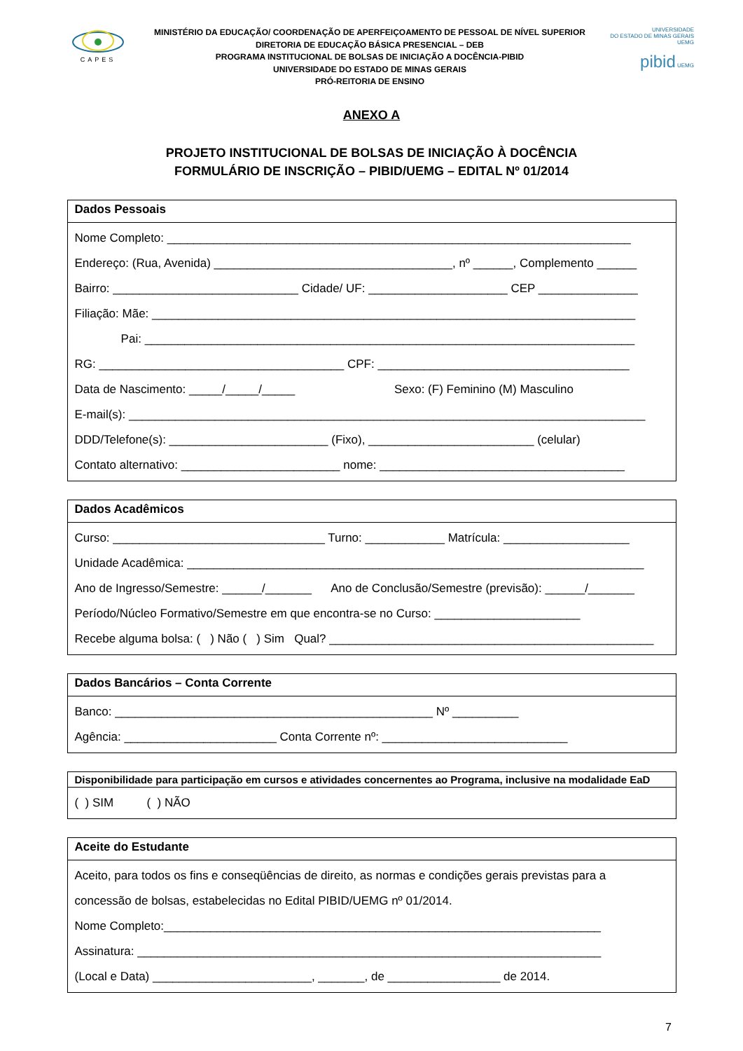CAPES
MINISTÉRIO DA EDUCAÇÃO/ COORDENAÇÃO DE APERFEIÇOAMENTO DE PESSOAL DE NÍVEL SUPERIOR
DIRETORIA DE EDUCAÇÃO BÁSICA PRESENCIAL – DEB
PROGRAMA INSTITUCIONAL DE BOLSAS DE INICIAÇÃO A DOCÊNCIA-PIBID
UNIVERSIDADE DO ESTADO DE MINAS GERAIS
PRÓ-REITORIA DE ENSINO
UNIVERSIDADE
DO ESTADO DE MINAS GERAIS UEMG
pibid UEMG
ANEXO A
PROJETO INSTITUCIONAL DE BOLSAS DE INICIAÇÃO À DOCÊNCIA
FORMULÁRIO DE INSCRIÇÃO – PIBID/UEMG – EDITAL Nº 01/2014
| Dados Pessoais |
| --- |
| Nome Completo: ______________________________________________________________________ Endereço: (Rua, Avenida) ____________________________________, nº ______, Complemento ______ Bairro: ____________________________ Cidade/ UF: _____________________ CEP _______________ Filiação: Mãe: _________________________________________________________________________ Pai: __________________________________________________________________________ RG: _____________________________________ CPF: ______________________________________ Data de Nascimento: _____/_____/_____ Sexo: (F) Feminino (M) Masculino E-mail(s): ______________________________________________________________________________ DDD/Telefone(s): ________________________ (Fixo), _________________________ (celular) Contato alternativo: ________________________ nome: _____________________________________ |
| Dados Acadêmicos |
| --- |
| Curso: ________________________________ Turno: ____________ Matrícula: ___________________ Unidade Acadêmica: _____________________________________________________________________ Ano de Ingresso/Semestre: ______/_______ Ano de Conclusão/Semestre (previsão): ______/_______ Período/Núcleo Formativo/Semestre em que encontra-se no Curso: ______________________ Recebe alguma bolsa: ( ) Não ( ) Sim Qual? _________________________________________________ |
| Dados Bancários – Conta Corrente |
| --- |
| Banco: ________________________________________________ Nº __________ Agência: _______________________ Conta Corrente nº: ____________________________ |
| Disponibilidade para participação em cursos e atividades concernentes ao Programa, inclusive na modalidade EaD |
| --- |
| ( ) SIM ( ) NÃO |
| Aceite do Estudante |
| --- |
| Aceito, para todos os fins e conseqüências de direito, as normas e condições gerais previstas para a concessão de bolsas, estabelecidas no Edital PIBID/UEMG nº 01/2014. Nome Completo:__________________________________________________________________ Assinatura: ______________________________________________________________________ (Local e Data) ________________________, _______, de _________________ de 2014. |
7